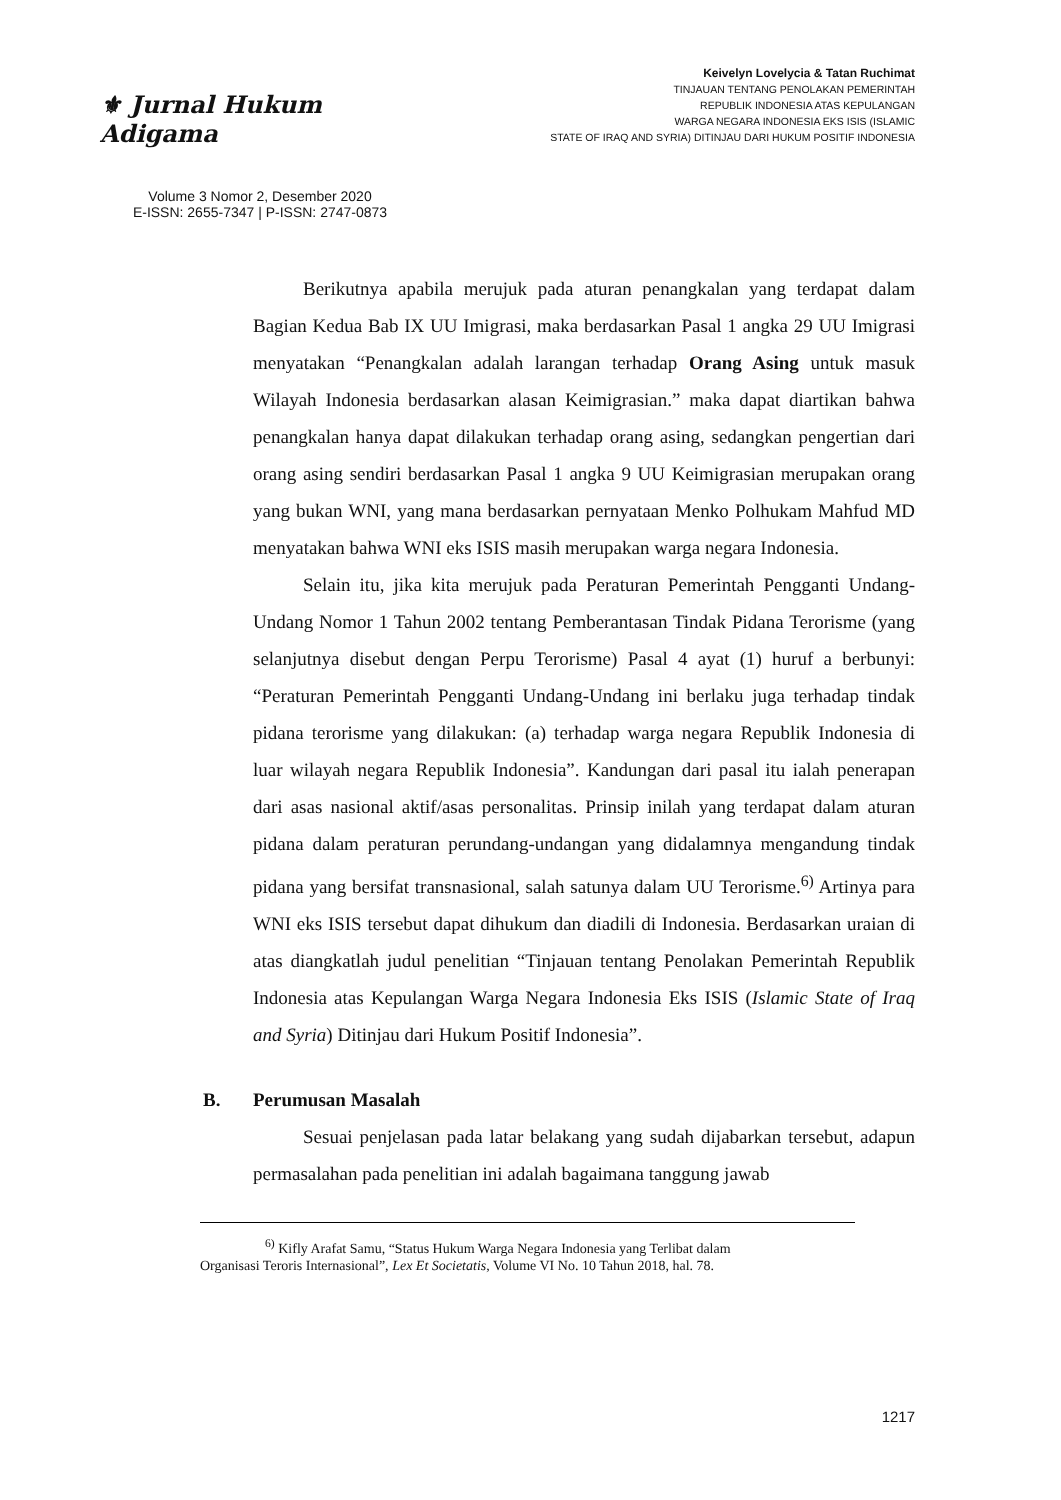⚜ Jurnal Hukum Adigama
Volume 3 Nomor 2, Desember 2020
E-ISSN: 2655-7347 | P-ISSN: 2747-0873
Keivelyn Lovelycia & Tatan Ruchimat
TINJAUAN TENTANG PENOLAKAN PEMERINTAH
REPUBLIK INDONESIA ATAS KEPULANGAN
WARGA NEGARA INDONESIA EKS ISIS (ISLAMIC
STATE OF IRAQ AND SYRIA) DITINJAU DARI HUKUM POSITIF INDONESIA
Berikutnya apabila merujuk pada aturan penangkalan yang terdapat dalam Bagian Kedua Bab IX UU Imigrasi, maka berdasarkan Pasal 1 angka 29 UU Imigrasi menyatakan “Penangkalan adalah larangan terhadap Orang Asing untuk masuk Wilayah Indonesia berdasarkan alasan Keimigrasian.” maka dapat diartikan bahwa penangkalan hanya dapat dilakukan terhadap orang asing, sedangkan pengertian dari orang asing sendiri berdasarkan Pasal 1 angka 9 UU Keimigrasian merupakan orang yang bukan WNI, yang mana berdasarkan pernyataan Menko Polhukam Mahfud MD menyatakan bahwa WNI eks ISIS masih merupakan warga negara Indonesia.
Selain itu, jika kita merujuk pada Peraturan Pemerintah Pengganti Undang-Undang Nomor 1 Tahun 2002 tentang Pemberantasan Tindak Pidana Terorisme (yang selanjutnya disebut dengan Perpu Terorisme) Pasal 4 ayat (1) huruf a berbunyi: “Peraturan Pemerintah Pengganti Undang-Undang ini berlaku juga terhadap tindak pidana terorisme yang dilakukan: (a) terhadap warga negara Republik Indonesia di luar wilayah negara Republik Indonesia”. Kandungan dari pasal itu ialah penerapan dari asas nasional aktif/asas personalitas. Prinsip inilah yang terdapat dalam aturan pidana dalam peraturan perundang-undangan yang didalamnya mengandung tindak pidana yang bersifat transnasional, salah satunya dalam UU Terorisme.<sup>6)</sup> Artinya para WNI eks ISIS tersebut dapat dihukum dan diadili di Indonesia. Berdasarkan uraian di atas diangkatlah judul penelitian “Tinjauan tentang Penolakan Pemerintah Republik Indonesia atas Kepulangan Warga Negara Indonesia Eks ISIS (Islamic State of Iraq and Syria) Ditinjau dari Hukum Positif Indonesia”.
B. Perumusan Masalah
Sesuai penjelasan pada latar belakang yang sudah dijabarkan tersebut, adapun permasalahan pada penelitian ini adalah bagaimana tanggung jawab
<sup>6)</sup> Kifly Arafat Samu, “Status Hukum Warga Negara Indonesia yang Terlibat dalam
Organisasi Teroris Internasional”, Lex Et Societatis, Volume VI No. 10 Tahun 2018, hal. 78.
1217